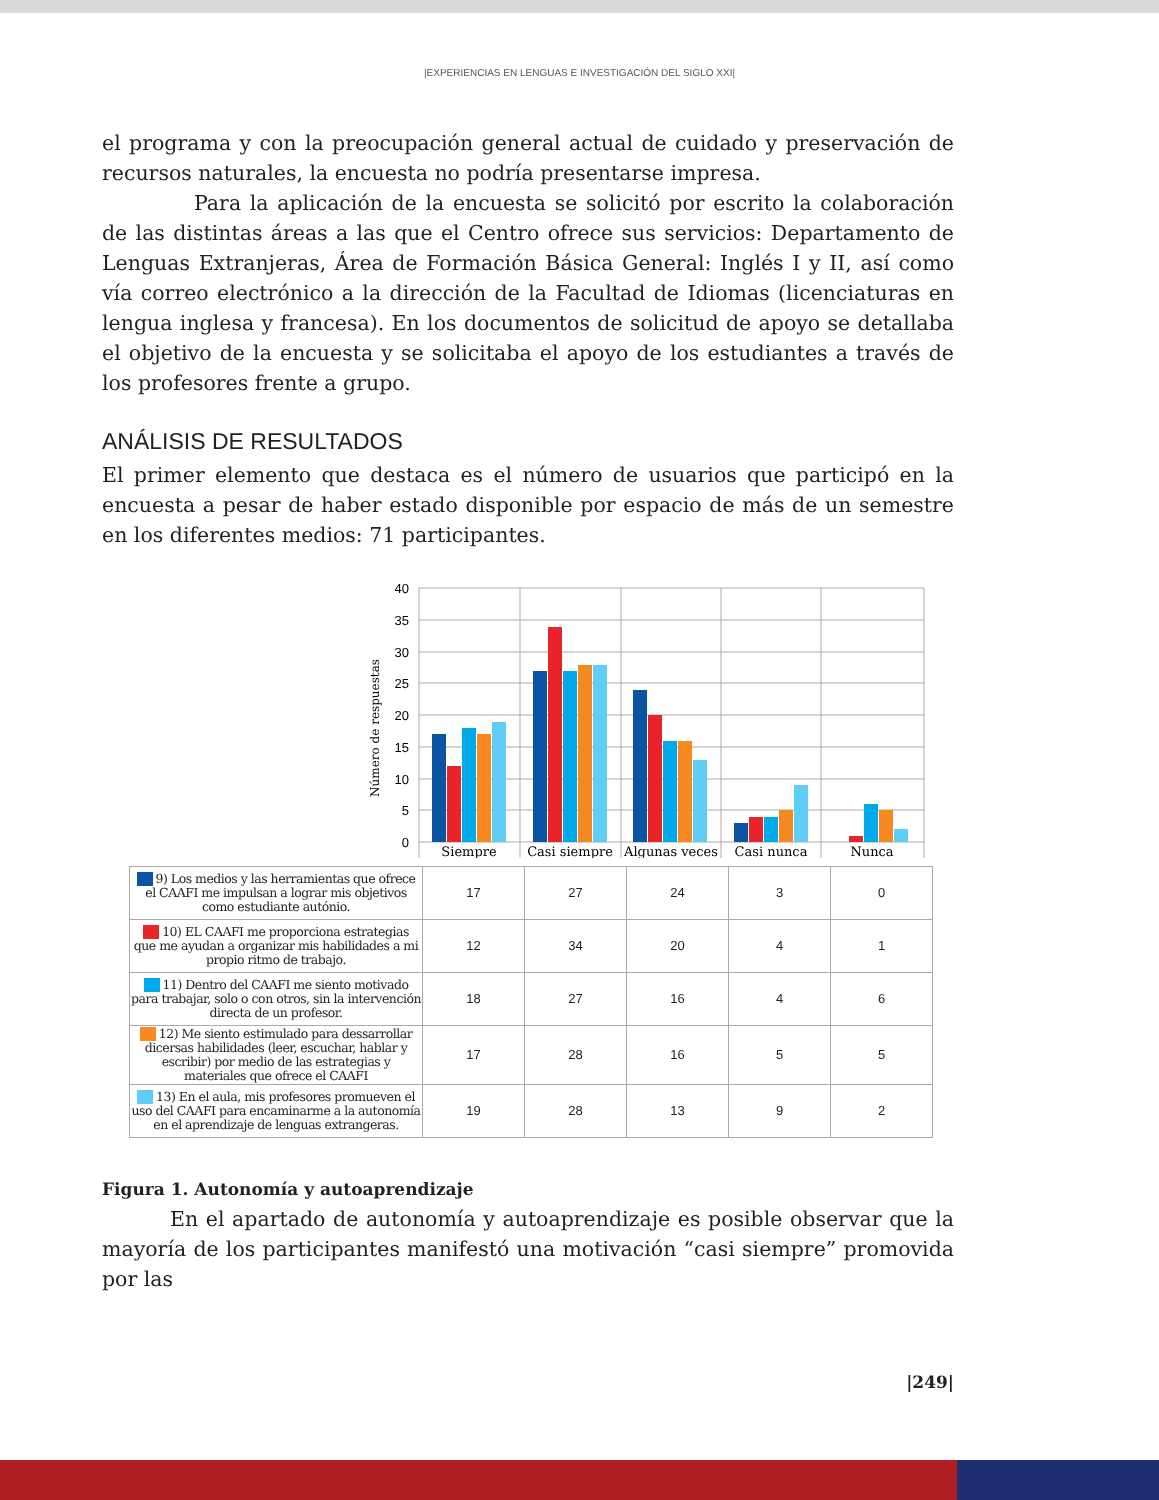|EXPERIENCIAS EN LENGUAS E INVESTIGACIÓN DEL SIGLO XXI|
el programa y con la preocupación general actual de cuidado y preservación de recursos naturales, la encuesta no podría presentarse impresa.
Para la aplicación de la encuesta se solicitó por escrito la colaboración de las distintas áreas a las que el Centro ofrece sus servicios: Departamento de Lenguas Extranjeras, Área de Formación Básica General: Inglés I y II, así como vía correo electrónico a la dirección de la Facultad de Idiomas (licenciaturas en lengua inglesa y francesa). En los documentos de solicitud de apoyo se detallaba el objetivo de la encuesta y se solicitaba el apoyo de los estudiantes a través de los profesores frente a grupo.
ANÁLISIS DE RESULTADOS
El primer elemento que destaca es el número de usuarios que participó en la encuesta a pesar de haber estado disponible por espacio de más de un semestre en los diferentes medios: 71 participantes.
Número de respuestas
40
35
30
25
20
15
10
5
0
Siempre
Casi siempre
Algunas veces
Casi nunca
Nunca
| 9) Los medios y las herramientas que ofrece el CAAFI me impulsan a lograr mis objetivos como estudiante autónio. | 17 | 27 | 24 | 3 | 0 |
| 10) EL CAAFI me proporciona estrategias que me ayudan a organizar mis habilidades a mi propio ritmo de trabajo. | 12 | 34 | 20 | 4 | 1 |
| 11) Dentro del CAAFI me siento motivado para trabajar, solo o con otros, sin la intervención directa de un profesor. | 18 | 27 | 16 | 4 | 6 |
| 12) Me siento estimulado para dessarrollar dicersas habilidades (leer, escuchar, hablar y escribir) por medio de las estrategias y materiales que ofrece el CAAFI | 17 | 28 | 16 | 5 | 5 |
| 13) En el aula, mis profesores promueven el uso del CAAFI para encaminarme a la autonomía en el aprendizaje de lenguas extrangeras. | 19 | 28 | 13 | 9 | 2 |
Figura 1. Autonomía y autoaprendizaje
En el apartado de autonomía y autoaprendizaje es posible observar que la mayoría de los participantes manifestó una motivación “casi siempre” promovida por las
|249|